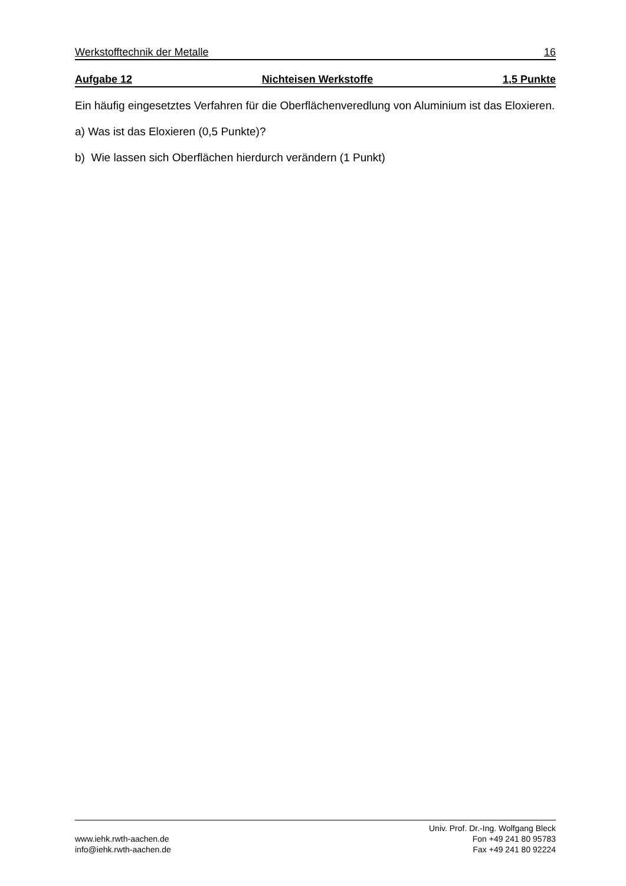Werkstofftechnik der Metalle 16
Aufgabe 12 Nichteisen Werkstoffe 1,5 Punkte
Ein häufig eingesetztes Verfahren für die Oberflächenveredlung von Aluminium ist das Eloxieren.
a) Was ist das Eloxieren (0,5 Punkte)?
b) Wie lassen sich Oberflächen hierdurch verändern (1 Punkt)
www.iehk.rwth-aachen.de
info@iehk.rwth-aachen.de
Univ. Prof. Dr.-Ing. Wolfgang Bleck
Fon +49 241 80 95783
Fax +49 241 80 92224